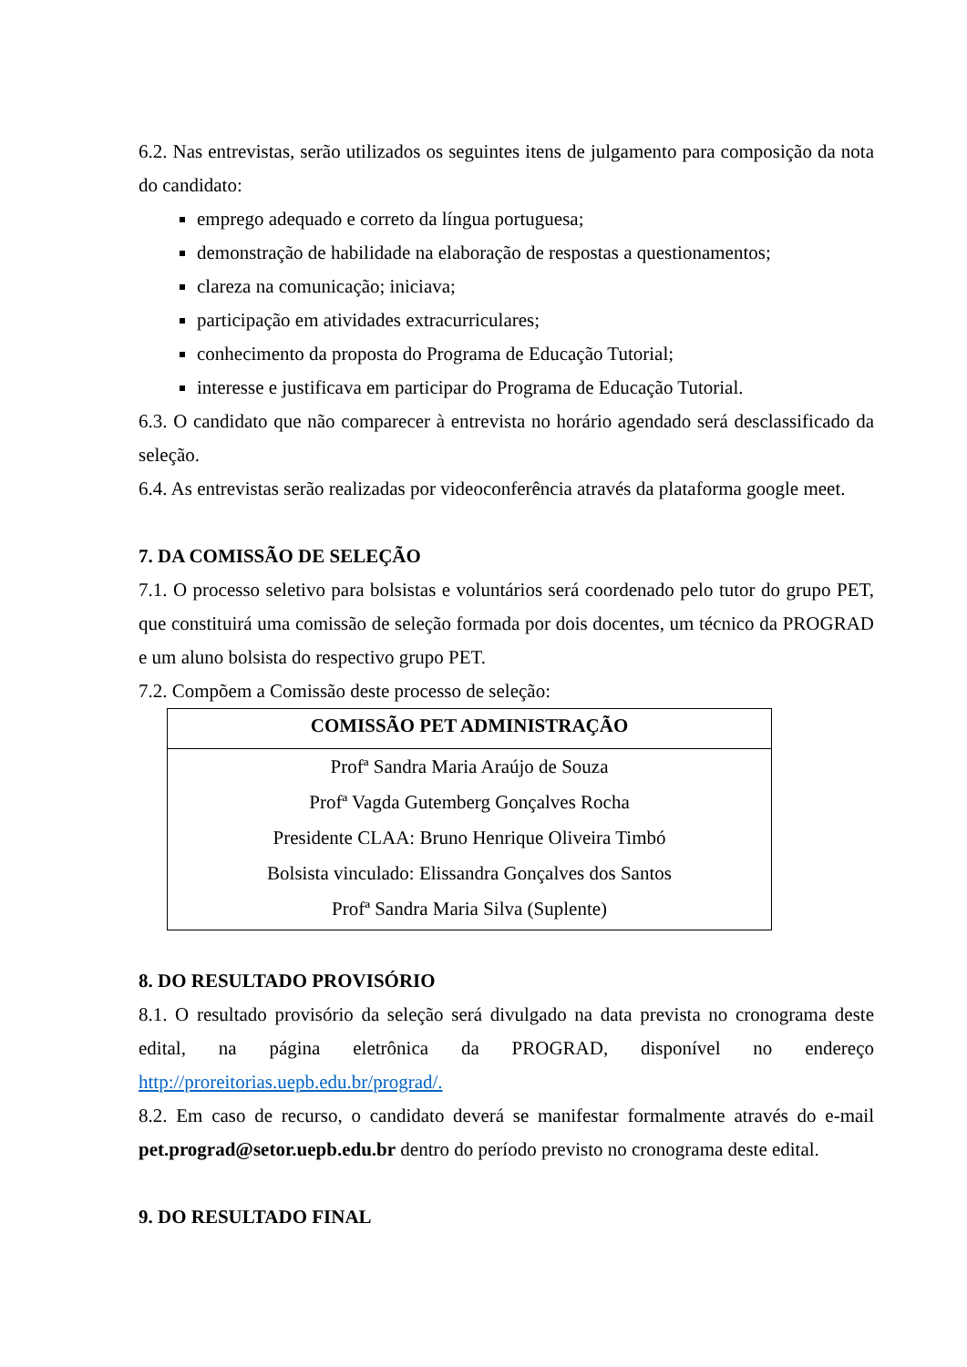6.2. Nas entrevistas, serão utilizados os seguintes itens de julgamento para composição da nota do candidato:
emprego adequado e correto da língua portuguesa;
demonstração de habilidade na elaboração de respostas a questionamentos;
clareza na comunicação; iniciava;
participação em atividades extracurriculares;
conhecimento da proposta do Programa de Educação Tutorial;
interesse e justificava em participar do Programa de Educação Tutorial.
6.3. O candidato que não comparecer à entrevista no horário agendado será desclassificado da seleção.
6.4. As entrevistas serão realizadas por videoconferência através da plataforma google meet.
7. DA COMISSÃO DE SELEÇÃO
7.1. O processo seletivo para bolsistas e voluntários será coordenado pelo tutor do grupo PET, que constituirá uma comissão de seleção formada por dois docentes, um técnico da PROGRAD e um aluno bolsista do respectivo grupo PET.
7.2. Compõem a Comissão deste processo de seleção:
| COMISSÃO PET ADMINISTRAÇÃO |
| --- |
| Profª Sandra Maria Araújo de Souza |
| Profª Vagda Gutemberg Gonçalves Rocha |
| Presidente CLAA: Bruno Henrique Oliveira Timbó |
| Bolsista vinculado: Elissandra Gonçalves dos Santos |
| Profª Sandra Maria Silva (Suplente) |
8. DO RESULTADO PROVISÓRIO
8.1. O resultado provisório da seleção será divulgado na data prevista no cronograma deste edital, na página eletrônica da PROGRAD, disponível no endereço http://proreitorias.uepb.edu.br/prograd/.
8.2. Em caso de recurso, o candidato deverá se manifestar formalmente através do e-mail pet.prograd@setor.uepb.edu.br dentro do período previsto no cronograma deste edital.
9. DO RESULTADO FINAL